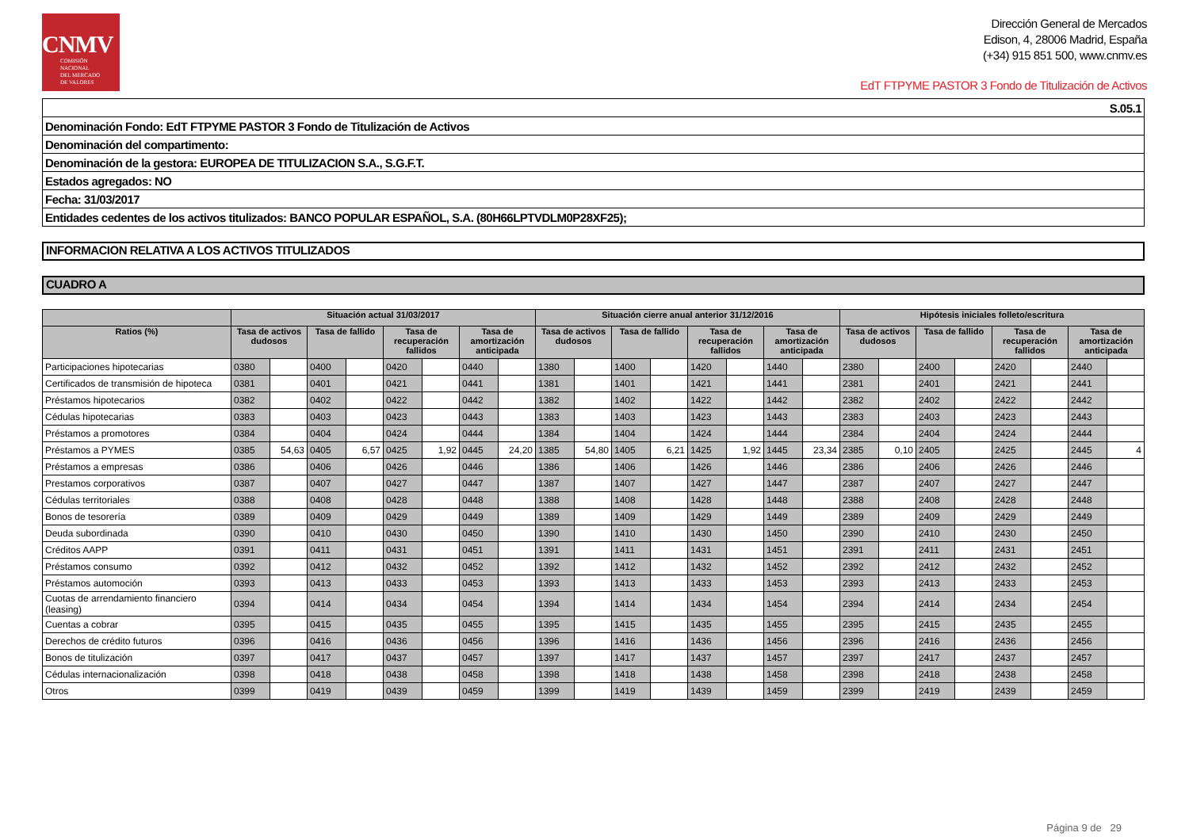CNMV
COMISIÓN
NACIONAL
DEL MERCADO
DE VALORES
Dirección General de Mercados
Edison, 4, 28006 Madrid, España
(+34) 915 851 500, www.cnmv.es
EdT FTPYME PASTOR 3 Fondo de Titulización de Activos
| S.05.1 |
| Denominación Fondo: EdT FTPYME PASTOR 3 Fondo de Titulización de Activos |
| Denominación del compartimento: |
| Denominación de la gestora: EUROPEA DE TITULIZACION S.A., S.G.F.T. |
| Estados agregados: NO |
| Fecha: 31/03/2017 |
| Entidades cedentes de los activos titulizados: BANCO POPULAR ESPAÑOL, S.A. (80H66LPTVDLM0P28XF25); |
INFORMACION RELATIVA A LOS ACTIVOS TITULIZADOS
CUADRO A
| | Situación actual 31/03/2017 | | | | | | | | Situación cierre anual anterior 31/12/2016 | | | | | | | | Hipótesis iniciales folleto/escritura | | | | | | | |
| --- | --- | --- | --- | --- | --- | --- | --- | --- | --- | --- | --- | --- | --- | --- | --- | --- | --- | --- | --- | --- | --- | --- | --- | --- |
| Ratios (%) | Tasa de activos dudosos | | Tasa de fallido | | Tasa de recuperación fallidos | | Tasa de amortización anticipada | | Tasa de activos dudosos | | Tasa de fallido | | Tasa de recuperación fallidos | | Tasa de amortización anticipada | | Tasa de activos dudosos | | Tasa de fallido | | Tasa de recuperación fallidos | | Tasa de amortización anticipada | |
| Participaciones hipotecarias | 0380 | | 0400 | | 0420 | | 0440 | | 1380 | | 1400 | | 1420 | | 1440 | | 2380 | | 2400 | | 2420 | | 2440 | |
| Certificados de transmisión de hipoteca | 0381 | | 0401 | | 0421 | | 0441 | | 1381 | | 1401 | | 1421 | | 1441 | | 2381 | | 2401 | | 2421 | | 2441 | |
| Préstamos hipotecarios | 0382 | | 0402 | | 0422 | | 0442 | | 1382 | | 1402 | | 1422 | | 1442 | | 2382 | | 2402 | | 2422 | | 2442 | |
| Cédulas hipotecarias | 0383 | | 0403 | | 0423 | | 0443 | | 1383 | | 1403 | | 1423 | | 1443 | | 2383 | | 2403 | | 2423 | | 2443 | |
| Préstamos a promotores | 0384 | | 0404 | | 0424 | | 0444 | | 1384 | | 1404 | | 1424 | | 1444 | | 2384 | | 2404 | | 2424 | | 2444 | |
| Préstamos a PYMES | 0385 | 54,63 | 0405 | 6,57 | 0425 | 1,92 | 0445 | 24,20 | 1385 | 54,80 | 1405 | 6,21 | 1425 | 1,92 | 1445 | 23,34 | 2385 | 0,10 | 2405 | | 2425 | | 2445 | 4 |
| Préstamos a empresas | 0386 | | 0406 | | 0426 | | 0446 | | 1386 | | 1406 | | 1426 | | 1446 | | 2386 | | 2406 | | 2426 | | 2446 | |
| Prestamos corporativos | 0387 | | 0407 | | 0427 | | 0447 | | 1387 | | 1407 | | 1427 | | 1447 | | 2387 | | 2407 | | 2427 | | 2447 | |
| Cédulas territoriales | 0388 | | 0408 | | 0428 | | 0448 | | 1388 | | 1408 | | 1428 | | 1448 | | 2388 | | 2408 | | 2428 | | 2448 | |
| Bonos de tesorería | 0389 | | 0409 | | 0429 | | 0449 | | 1389 | | 1409 | | 1429 | | 1449 | | 2389 | | 2409 | | 2429 | | 2449 | |
| Deuda subordinada | 0390 | | 0410 | | 0430 | | 0450 | | 1390 | | 1410 | | 1430 | | 1450 | | 2390 | | 2410 | | 2430 | | 2450 | |
| Créditos AAPP | 0391 | | 0411 | | 0431 | | 0451 | | 1391 | | 1411 | | 1431 | | 1451 | | 2391 | | 2411 | | 2431 | | 2451 | |
| Préstamos consumo | 0392 | | 0412 | | 0432 | | 0452 | | 1392 | | 1412 | | 1432 | | 1452 | | 2392 | | 2412 | | 2432 | | 2452 | |
| Préstamos automoción | 0393 | | 0413 | | 0433 | | 0453 | | 1393 | | 1413 | | 1433 | | 1453 | | 2393 | | 2413 | | 2433 | | 2453 | |
| Cuotas de arrendamiento financiero (leasing) | 0394 | | 0414 | | 0434 | | 0454 | | 1394 | | 1414 | | 1434 | | 1454 | | 2394 | | 2414 | | 2434 | | 2454 | |
| Cuentas a cobrar | 0395 | | 0415 | | 0435 | | 0455 | | 1395 | | 1415 | | 1435 | | 1455 | | 2395 | | 2415 | | 2435 | | 2455 | |
| Derechos de crédito futuros | 0396 | | 0416 | | 0436 | | 0456 | | 1396 | | 1416 | | 1436 | | 1456 | | 2396 | | 2416 | | 2436 | | 2456 | |
| Bonos de titulización | 0397 | | 0417 | | 0437 | | 0457 | | 1397 | | 1417 | | 1437 | | 1457 | | 2397 | | 2417 | | 2437 | | 2457 | |
| Cédulas internacionalización | 0398 | | 0418 | | 0438 | | 0458 | | 1398 | | 1418 | | 1438 | | 1458 | | 2398 | | 2418 | | 2438 | | 2458 | |
| Otros | 0399 | | 0419 | | 0439 | | 0459 | | 1399 | | 1419 | | 1439 | | 1459 | | 2399 | | 2419 | | 2439 | | 2459 | |
Página 9 de 29